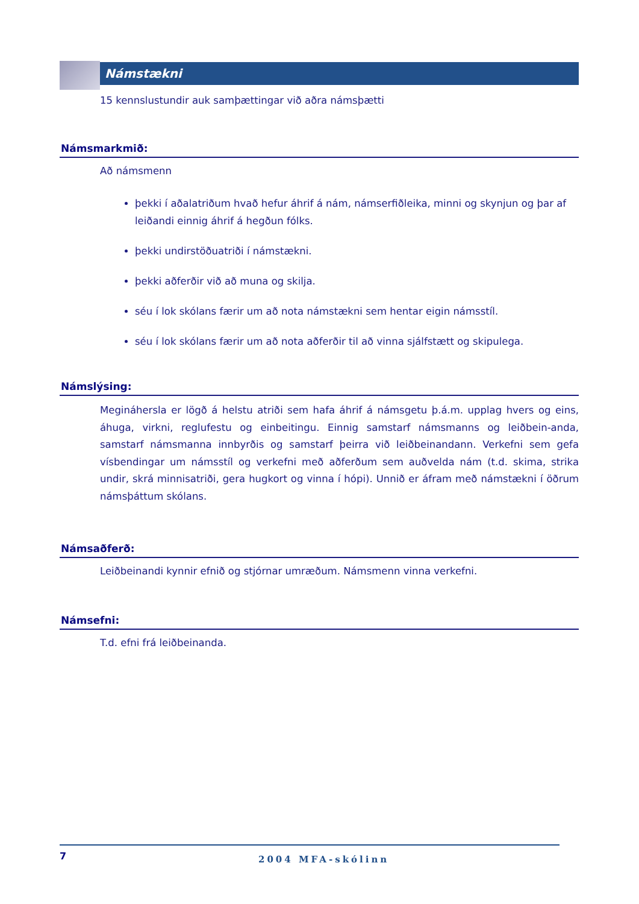Námstækni
15 kennslustundir auk samþættingar við aðra námsþætti
Námsmarkmið:
Að námsmenn
þekki í aðalatriðum hvað hefur áhrif á nám, námserfiðleika, minni og skynjun og þar af leiðandi einnig áhrif á hegðun fólks.
þekki undirstöðuatriði í námstækni.
þekki aðferðir við að muna og skilja.
séu í lok skólans færir um að nota námstækni sem hentar eigin námsstíl.
séu í lok skólans færir um að nota aðferðir til að vinna sjálfstætt og skipulega.
Námslýsing:
Megináhersla er lögð á helstu atriði sem hafa áhrif á námsgetu þ.á.m. upplag hvers og eins, áhuga, virkni, reglufestu og einbeitingu. Einnig samstarf námsmanns og leiðbein-anda, samstarf námsmanna innbyrðis og samstarf þeirra við leiðbeinandann. Verkefni sem gefa vísbendingar um námsstíl og verkefni með aðferðum sem auðvelda nám (t.d. skima, strika undir, skrá minnisatriði, gera hugkort og vinna í hópi). Unnið er áfram með námstækni í öðrum námsþáttum skólans.
Námsaðferð:
Leiðbeinandi kynnir efnið og stjórnar umræðum. Námsmenn vinna verkefni.
Námsefni:
T.d. efni frá leiðbeinanda.
7
2004 MFA-skólinn